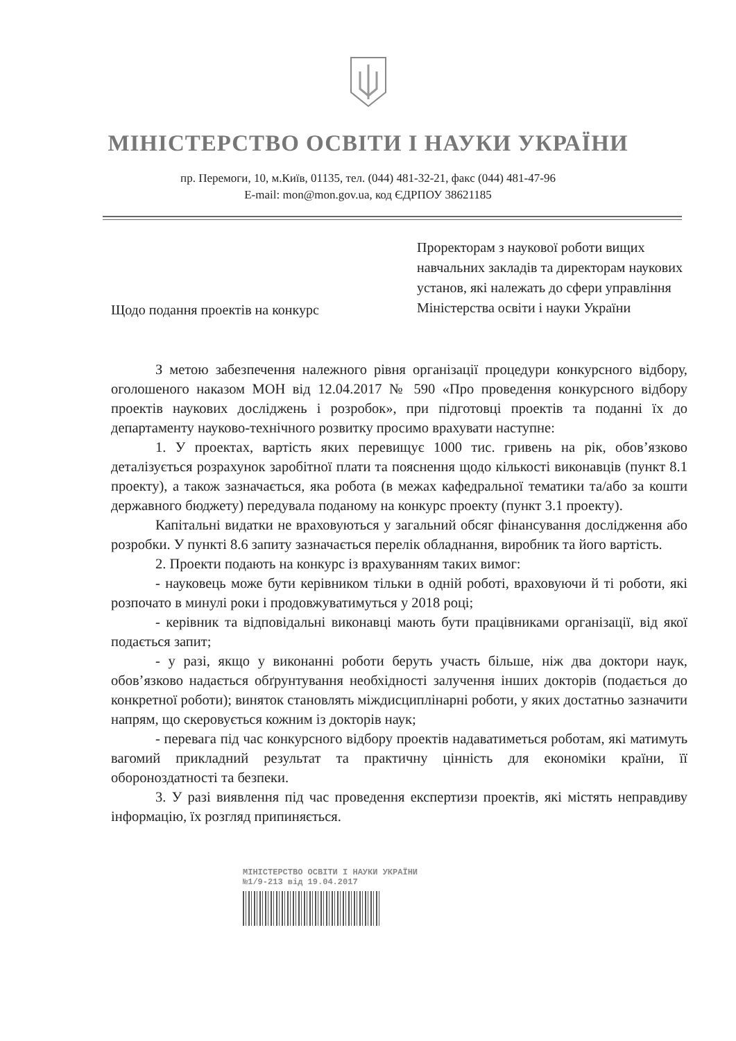МІНІСТЕРСТВО ОСВІТИ І НАУКИ УКРАЇНИ
пр. Перемоги, 10, м.Київ, 01135, тел. (044) 481-32-21, факс (044) 481-47-96
E-mail: mon@mon.gov.ua, код ЄДРПОУ 38621185
Щодо подання проектів на конкурс
Проректорам з наукової роботи вищих навчальних закладів та директорам наукових установ, які належать до сфери управління Міністерства освіти і науки України
З метою забезпечення належного рівня організації процедури конкурсного відбору, оголошеного наказом МОН від 12.04.2017 № 590 «Про проведення конкурсного відбору проектів наукових досліджень і розробок», при підготовці проектів та поданні їх до департаменту науково-технічного розвитку просимо врахувати наступне:
1. У проектах, вартість яких перевищує 1000 тис. гривень на рік, обов’язково деталізується розрахунок заробітної плати та пояснення щодо кількості виконавців (пункт 8.1 проекту), а також зазначається, яка робота (в межах кафедральної тематики та/або за кошти державного бюджету) передувала поданому на конкурс проекту (пункт 3.1 проекту).
Капітальні видатки не враховуються у загальний обсяг фінансування дослідження або розробки. У пункті 8.6 запиту зазначається перелік обладнання, виробник та його вартість.
2. Проекти подають на конкурс із врахуванням таких вимог:
- науковець може бути керівником тільки в одній роботі, враховуючи й ті роботи, які розпочато в минулі роки і продовжуватимуться у 2018 році;
- керівник та відповідальні виконавці мають бути працівниками організації, від якої подається запит;
- у разі, якщо у виконанні роботи беруть участь більше, ніж два доктори наук, обов’язково надається обґрунтування необхідності залучення інших докторів (подається до конкретної роботи); виняток становлять міждисциплінарні роботи, у яких достатньо зазначити напрям, що скеровується кожним із докторів наук;
- перевага під час конкурсного відбору проектів надаватиметься роботам, які матимуть вагомий прикладний результат та практичну цінність для економіки країни, її обороноздатності та безпеки.
3. У разі виявлення під час проведення експертизи проектів, які містять неправдиву інформацію, їх розгляд припиняється.
МІНІСТЕРСТВО ОСВІТИ І НАУКИ УКРАЇНИ
№1/9-213 від 19.04.2017